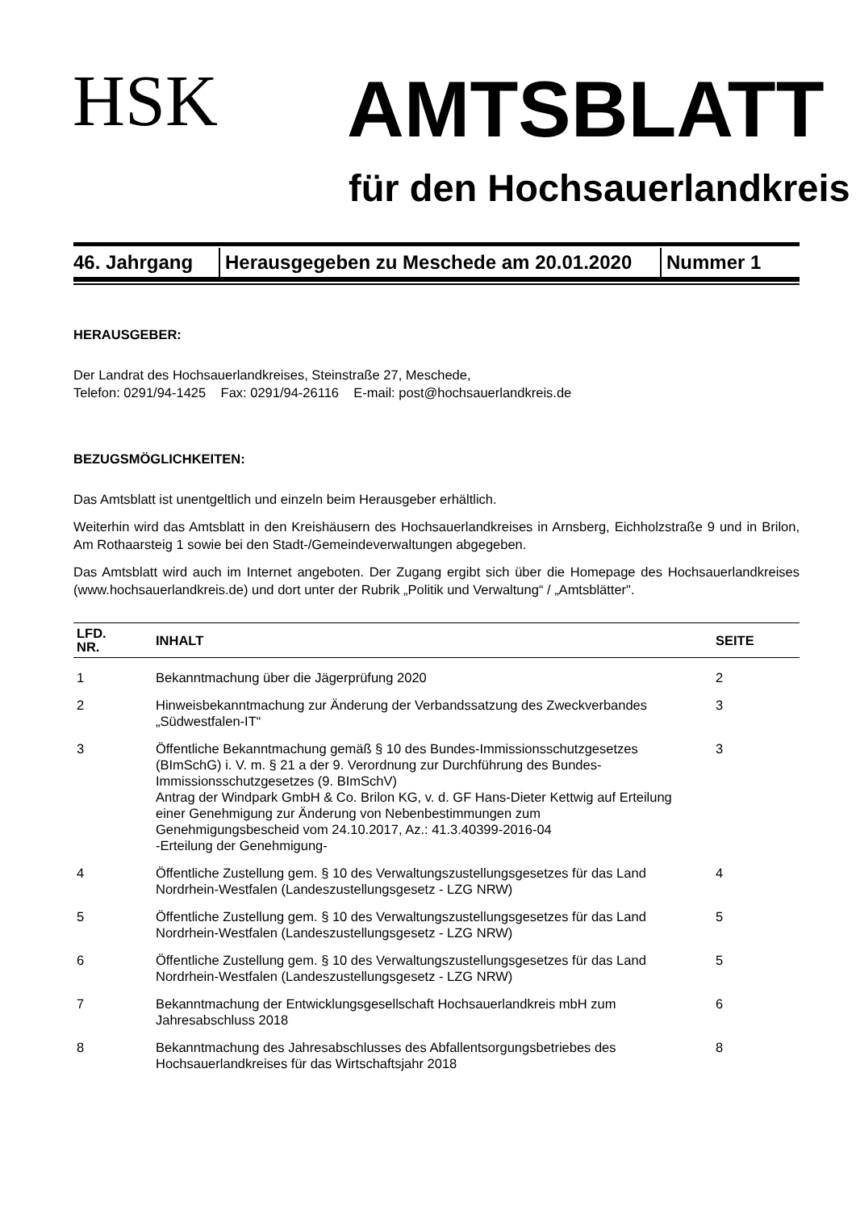HSK
AMTSBLATT
für den Hochsauerlandkreis
| 46. Jahrgang | Herausgegeben zu Meschede am 20.01.2020 | Nummer 1 |
HERAUSGEBER:
Der Landrat des Hochsauerlandkreises, Steinstraße 27, Meschede,
Telefon: 0291/94-1425 Fax: 0291/94-26116 E-mail: post@hochsauerlandkreis.de
BEZUGSMÖGLICHKEITEN:
Das Amtsblatt ist unentgeltlich und einzeln beim Herausgeber erhältlich.
Weiterhin wird das Amtsblatt in den Kreishäusern des Hochsauerlandkreises in Arnsberg, Eichholzstraße 9 und in Brilon, Am Rothaarsteig 1 sowie bei den Stadt-/Gemeindeverwaltungen abgegeben.
Das Amtsblatt wird auch im Internet angeboten. Der Zugang ergibt sich über die Homepage des Hochsauerlandkreises (www.hochsauerlandkreis.de) und dort unter der Rubrik „Politik und Verwaltung“ / „Amtsblätter".
| LFD. NR. | INHALT | SEITE |
| --- | --- | --- |
| 1 | Bekanntmachung über die Jägerprüfung 2020 | 2 |
| 2 | Hinweisbekanntmachung zur Änderung der Verbandssatzung des Zweckverbandes „Südwestfalen-IT“ | 3 |
| 3 | Öffentliche Bekanntmachung gemäß § 10 des Bundes-Immissionsschutzgesetzes (BImSchG) i. V. m. § 21 a der 9. Verordnung zur Durchführung des Bundes-Immissionsschutzgesetzes (9. BImSchV) Antrag der Windpark GmbH & Co. Brilon KG, v. d. GF Hans-Dieter Kettwig auf Erteilung einer Genehmigung zur Änderung von Nebenbestimmungen zum Genehmigungsbescheid vom 24.10.2017, Az.: 41.3.40399-2016-04 -Erteilung der Genehmigung- | 3 |
| 4 | Öffentliche Zustellung gem. § 10 des Verwaltungszustellungsgesetzes für das Land Nordrhein-Westfalen (Landeszustellungsgesetz - LZG NRW) | 4 |
| 5 | Öffentliche Zustellung gem. § 10 des Verwaltungszustellungsgesetzes für das Land Nordrhein-Westfalen (Landeszustellungsgesetz - LZG NRW) | 5 |
| 6 | Öffentliche Zustellung gem. § 10 des Verwaltungszustellungsgesetzes für das Land Nordrhein-Westfalen (Landeszustellungsgesetz - LZG NRW) | 5 |
| 7 | Bekanntmachung der Entwicklungsgesellschaft Hochsauerlandkreis mbH zum Jahresabschluss 2018 | 6 |
| 8 | Bekanntmachung des Jahresabschlusses des Abfallentsorgungsbetriebes des Hochsauerlandkreises für das Wirtschaftsjahr 2018 | 8 |